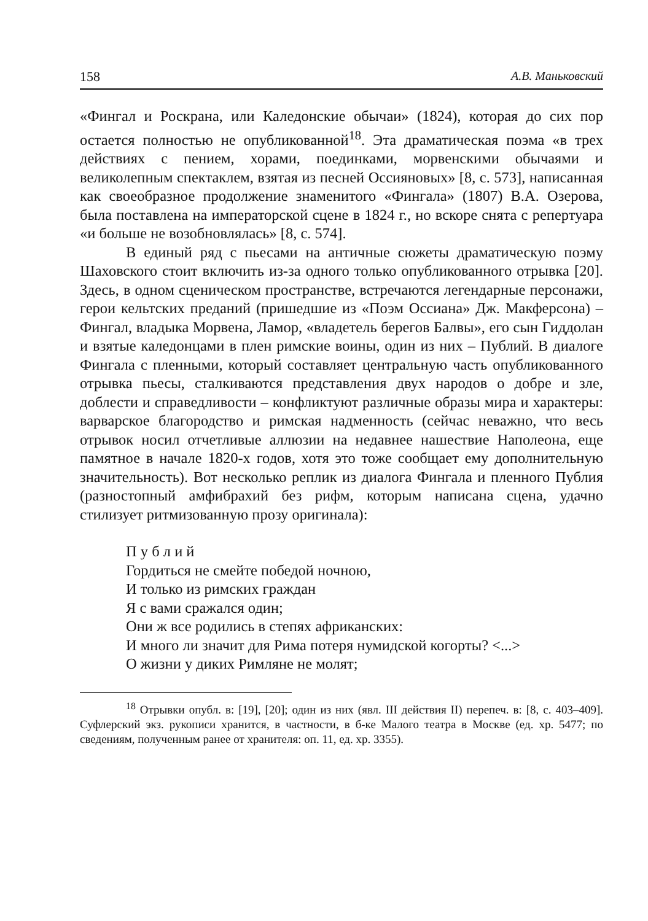158 А.В. Маньковский
«Фингал и Роскрана, или Каледонские обычаи» (1824), которая до сих пор остается полностью не опубликованной<sup>18</sup>. Эта драматическая поэма «в трех действиях с пением, хорами, поединками, морвенскими обычаями и великолепным спектаклем, взятая из песней Оссияновых» [8, с. 573], написанная как своеобразное продолжение знаменитого «Фингала» (1807) В.А. Озерова, была поставлена на императорской сцене в 1824 г., но вскоре снята с репертуара «и больше не возобновлялась» [8, с. 574].
В единый ряд с пьесами на античные сюжеты драматическую поэму Шаховского стоит включить из-за одного только опубликованного отрывка [20]. Здесь, в одном сценическом пространстве, встречаются легендарные персонажи, герои кельтских преданий (пришедшие из «Поэм Оссиана» Дж. Макферсона) – Фингал, владыка Морвена, Ламор, «владетель берегов Балвы», его сын Гиддолан и взятые каледонцами в плен римские воины, один из них – Публий. В диалоге Фингала с пленными, который составляет центральную часть опубликованного отрывка пьесы, сталкиваются представления двух народов о добре и зле, доблести и справедливости – конфликтуют различные образы мира и характеры: варварское благородство и римская надменность (сейчас неважно, что весь отрывок носил отчетливые аллюзии на недавнее нашествие Наполеона, еще памятное в начале 1820-х годов, хотя это тоже сообщает ему дополнительную значительность). Вот несколько реплик из диалога Фингала и пленного Публия (разностопный амфибрахий без рифм, которым написана сцена, удачно стилизует ритмизованную прозу оригинала):
П у б л и й
Гордиться не смейте победой ночною,
И только из римских граждан
Я с вами сражался один;
Они ж все родились в степях африканских:
И много ли значит для Рима потеря нумидской когорты? <...>
О жизни у диких Римляне не молят;
<sup>18</sup> Отрывки опубл. в: [19], [20]; один из них (явл. III действия II) перепеч. в: [8, с. 403–409]. Суфлерский экз. рукописи хранится, в частности, в б-ке Малого театра в Москве (ед. хр. 5477; по сведениям, полученным ранее от хранителя: оп. 11, ед. хр. 3355).